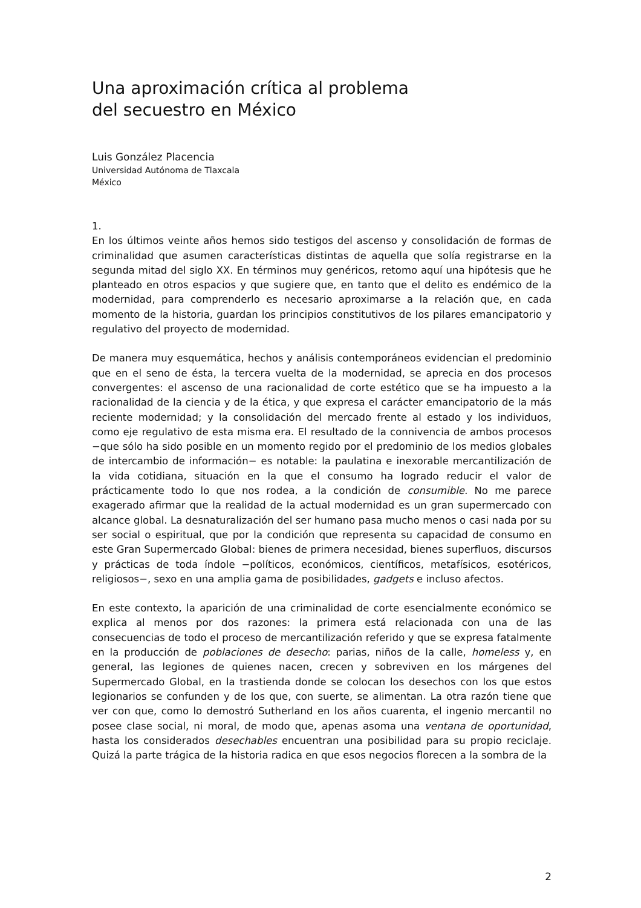Una aproximación crítica al problema
del secuestro en México
Luis González Placencia
Universidad Autónoma de Tlaxcala
México
1.
En los últimos veinte años hemos sido testigos del ascenso y consolidación de formas de criminalidad que asumen características distintas de aquella que solía registrarse en la segunda mitad del siglo XX. En términos muy genéricos, retomo aquí una hipótesis que he planteado en otros espacios y que sugiere que, en tanto que el delito es endémico de la modernidad, para comprenderlo es necesario aproximarse a la relación que, en cada momento de la historia, guardan los principios constitutivos de los pilares emancipatorio y regulativo del proyecto de modernidad.
De manera muy esquemática, hechos y análisis contemporáneos evidencian el predominio que en el seno de ésta, la tercera vuelta de la modernidad, se aprecia en dos procesos convergentes: el ascenso de una racionalidad de corte estético que se ha impuesto a la racionalidad de la ciencia y de la ética, y que expresa el carácter emancipatorio de la más reciente modernidad; y la consolidación del mercado frente al estado y los individuos, como eje regulativo de esta misma era. El resultado de la connivencia de ambos procesos −que sólo ha sido posible en un momento regido por el predominio de los medios globales de intercambio de información− es notable: la paulatina e inexorable mercantilización de la vida cotidiana, situación en la que el consumo ha logrado reducir el valor de prácticamente todo lo que nos rodea, a la condición de consumible. No me parece exagerado afirmar que la realidad de la actual modernidad es un gran supermercado con alcance global. La desnaturalización del ser humano pasa mucho menos o casi nada por su ser social o espiritual, que por la condición que representa su capacidad de consumo en este Gran Supermercado Global: bienes de primera necesidad, bienes superfluos, discursos y prácticas de toda índole −políticos, económicos, científicos, metafísicos, esotéricos, religiosos−, sexo en una amplia gama de posibilidades, gadgets e incluso afectos.
En este contexto, la aparición de una criminalidad de corte esencialmente económico se explica al menos por dos razones: la primera está relacionada con una de las consecuencias de todo el proceso de mercantilización referido y que se expresa fatalmente en la producción de poblaciones de desecho: parias, niños de la calle, homeless y, en general, las legiones de quienes nacen, crecen y sobreviven en los márgenes del Supermercado Global, en la trastienda donde se colocan los desechos con los que estos legionarios se confunden y de los que, con suerte, se alimentan. La otra razón tiene que ver con que, como lo demostró Sutherland en los años cuarenta, el ingenio mercantil no posee clase social, ni moral, de modo que, apenas asoma una ventana de oportunidad, hasta los considerados desechables encuentran una posibilidad para su propio reciclaje. Quizá la parte trágica de la historia radica en que esos negocios florecen a la sombra de la
2